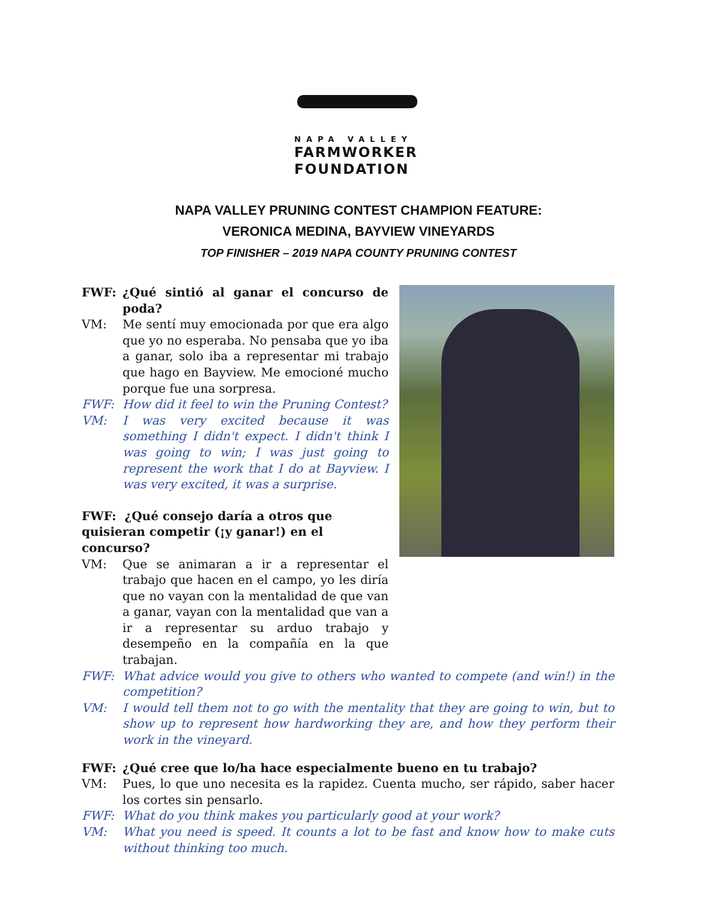NAPA VALLEY
FARMWORKER
FOUNDATION
NAPA VALLEY PRUNING CONTEST CHAMPION FEATURE:
VERONICA MEDINA, BAYVIEW VINEYARDS
TOP FINISHER – 2019 NAPA COUNTY PRUNING CONTEST
FWF: ¿Qué sintió al ganar el concurso de poda?
VM: Me sentí muy emocionada por que era algo que yo no esperaba. No pensaba que yo iba a ganar, solo iba a representar mi trabajo que hago en Bayview. Me emocioné mucho porque fue una sorpresa.
FWF: How did it feel to win the Pruning Contest?
VM: I was very excited because it was something I didn't expect. I didn't think I was going to win; I was just going to represent the work that I do at Bayview. I was very excited, it was a surprise.
FWF: ¿Qué consejo daría a otros que quisieran competir (¡y ganar!) en el concurso?
VM: Que se animaran a ir a representar el trabajo que hacen en el campo, yo les diría que no vayan con la mentalidad de que van a ganar, vayan con la mentalidad que van a ir a representar su arduo trabajo y desempeño en la compañía en la que trabajan.
FWF: What advice would you give to others who wanted to compete (and win!) in the competition?
VM: I would tell them not to go with the mentality that they are going to win, but to show up to represent how hardworking they are, and how they perform their work in the vineyard.
FWF: ¿Qué cree que lo/ha hace especialmente bueno en tu trabajo?
VM: Pues, lo que uno necesita es la rapidez. Cuenta mucho, ser rápido, saber hacer los cortes sin pensarlo.
FWF: What do you think makes you particularly good at your work?
VM: What you need is speed. It counts a lot to be fast and know how to make cuts without thinking too much.